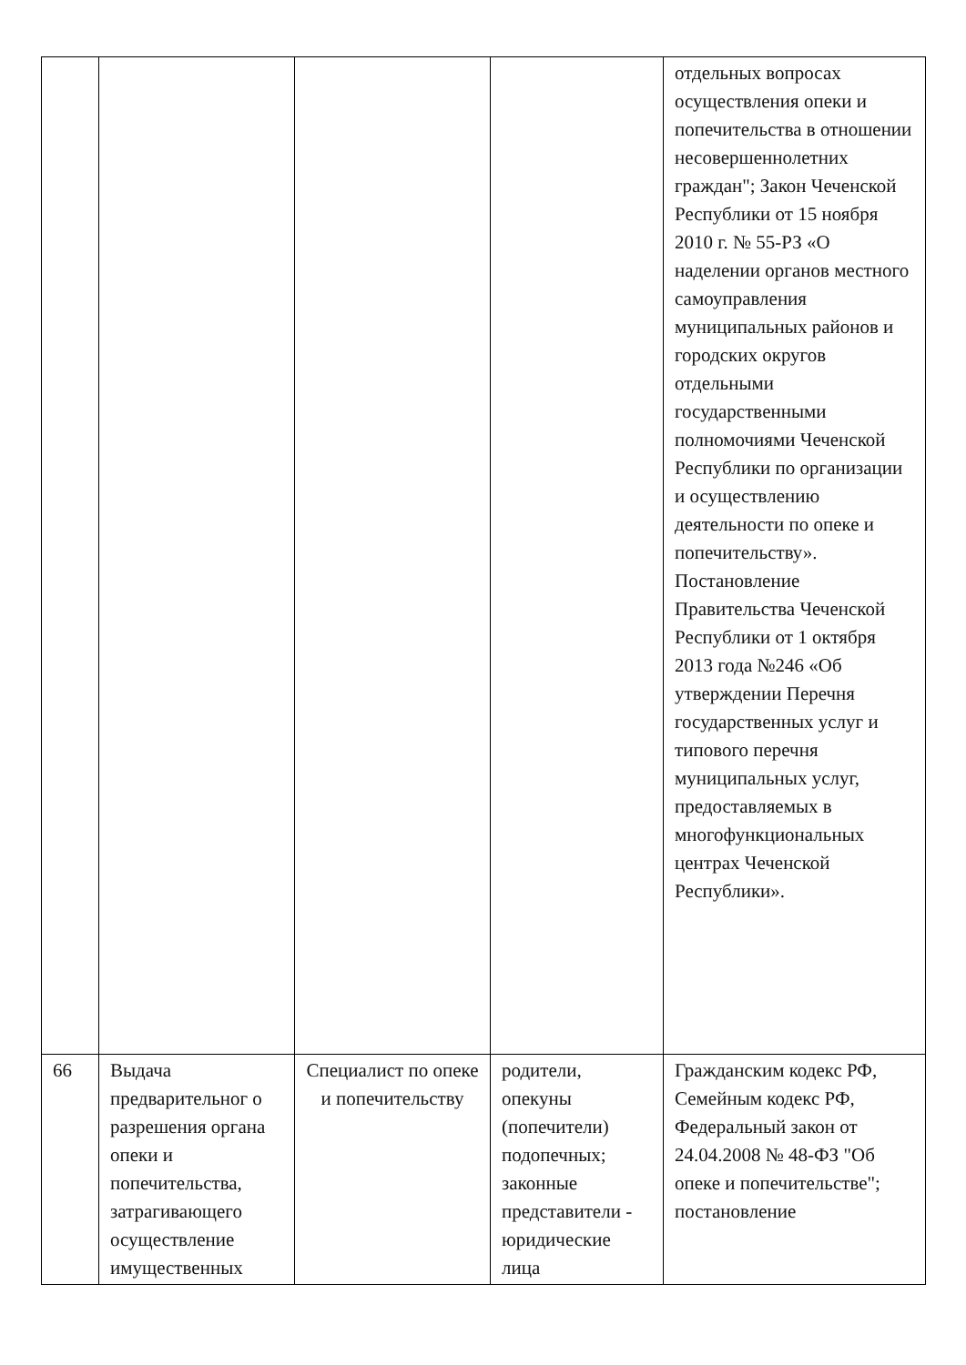| | | | | отдельных вопросах осуществления опеки и попечительства в отношении несовершеннолетних граждан"; Закон Чеченской Республики от 15 ноября 2010 г. № 55-РЗ «О наделении органов местного самоуправления муниципальных районов и городских округов отдельными государственными полномочиями Чеченской Республики по организации и осуществлению деятельности по опеке и попечительству». Постановление Правительства Чеченской Республики от 1 октября 2013 года №246 «Об утверждении Перечня государственных услуг и типового перечня муниципальных услуг, предоставляемых в многофункциональных центрах Чеченской Республики». |
| 66 | Выдача предварительног о разрешения органа опеки и попечительства, затрагивающего осуществление имущественных | Специалист по опеке и попечительству | родители, опекуны (попечители) подопечных; законные представители - юридические лица | Гражданским кодекс РФ, Семейным кодекс РФ, Федеральный закон от 24.04.2008 № 48-ФЗ "Об опеке и попечительстве"; постановление |